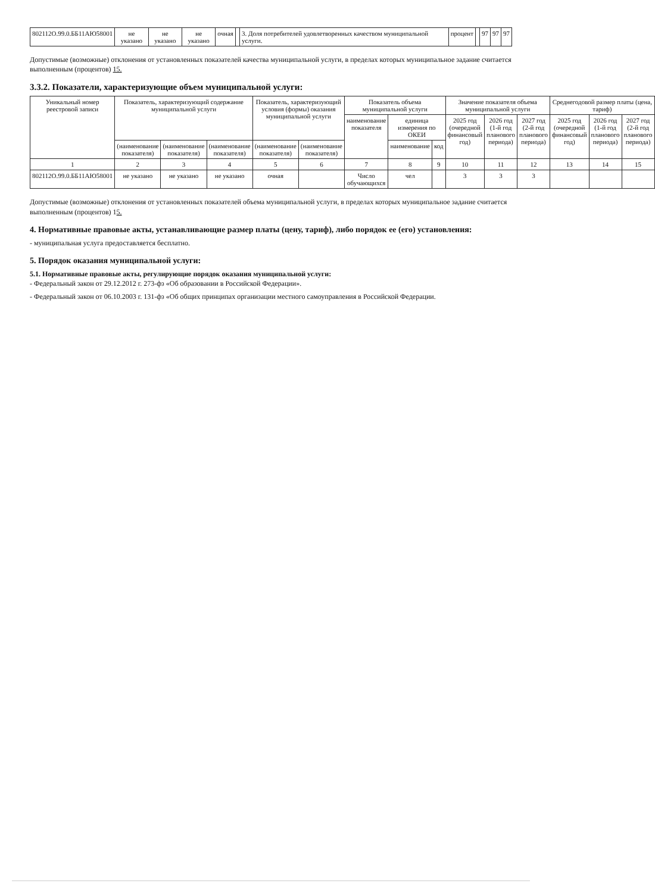| 802112О.99.0.ББ11АЮ58001 | не указано | не указано | не указано | очная | | 3. Доля потребителей удовлетворенных качеством муниципальной услуги. | процент | | 97 | 97 | 97 |
Допустимые (возможные) отклонения от установленных показателей качества муниципальной услуги, в пределах которых муниципальное задание считается выполненным (процентов) 15.
3.3.2. Показатели, характеризующие объем муниципальной услуги:
| Уникальный номер реестровой записи | Показатель, характеризующий содержание муниципальной услуги | | | Показатель, характеризующий условия (формы) оказания муниципальной услуги | | Показатель объема муниципальной услуги | | | Значение показателя объема муниципальной услуги | | | Среднегодовой размер платы (цена, тариф) | | |
| --- | --- | --- | --- | --- | --- | --- | --- | --- | --- | --- | --- | --- | --- | --- |
| | | | | | | наименование показателя | единица измерения по ОКЕИ | | 2025 год (очередной финансовый год) | 2026 год (1-й год планового периода) | 2027 год (2-й год планового периода) | 2025 год (очередной финансовый год) | 2026 год (1-й год планового периода) | 2027 год (2-й год планового периода) |
| | (наименование показателя) | (наименование показателя) | (наименование показателя) | (наименование показателя) | (наименование показателя) | | наименование | код | | | | | | |
| 1 | 2 | 3 | 4 | 5 | 6 | 7 | 8 | 9 | 10 | 11 | 12 | 13 | 14 | 15 |
| 802112О.99.0.ББ11АЮ58001 | не указано | не указано | не указано | очная | | Число обучающихся | чел | | 3 | 3 | 3 | | | |
Допустимые (возможные) отклонения от установленных показателей объема муниципальной услуги, в пределах которых муниципальное задание считается выполненным (процентов) 15.
4. Нормативные правовые акты, устанавливающие размер платы (цену, тариф), либо порядок ее (его) установления:
- муниципальная услуга предоставляется бесплатно.
5. Порядок оказания муниципальной услуги:
5.1. Нормативные правовые акты, регулирующие порядок оказания муниципальной услуги:
- Федеральный закон от 29.12.2012 г. 273-фз «Об образовании в Российской Федерации».
- Федеральный закон от 06.10.2003 г. 131-фз «Об общих принципах организации местного самоуправления в Российской Федерации.